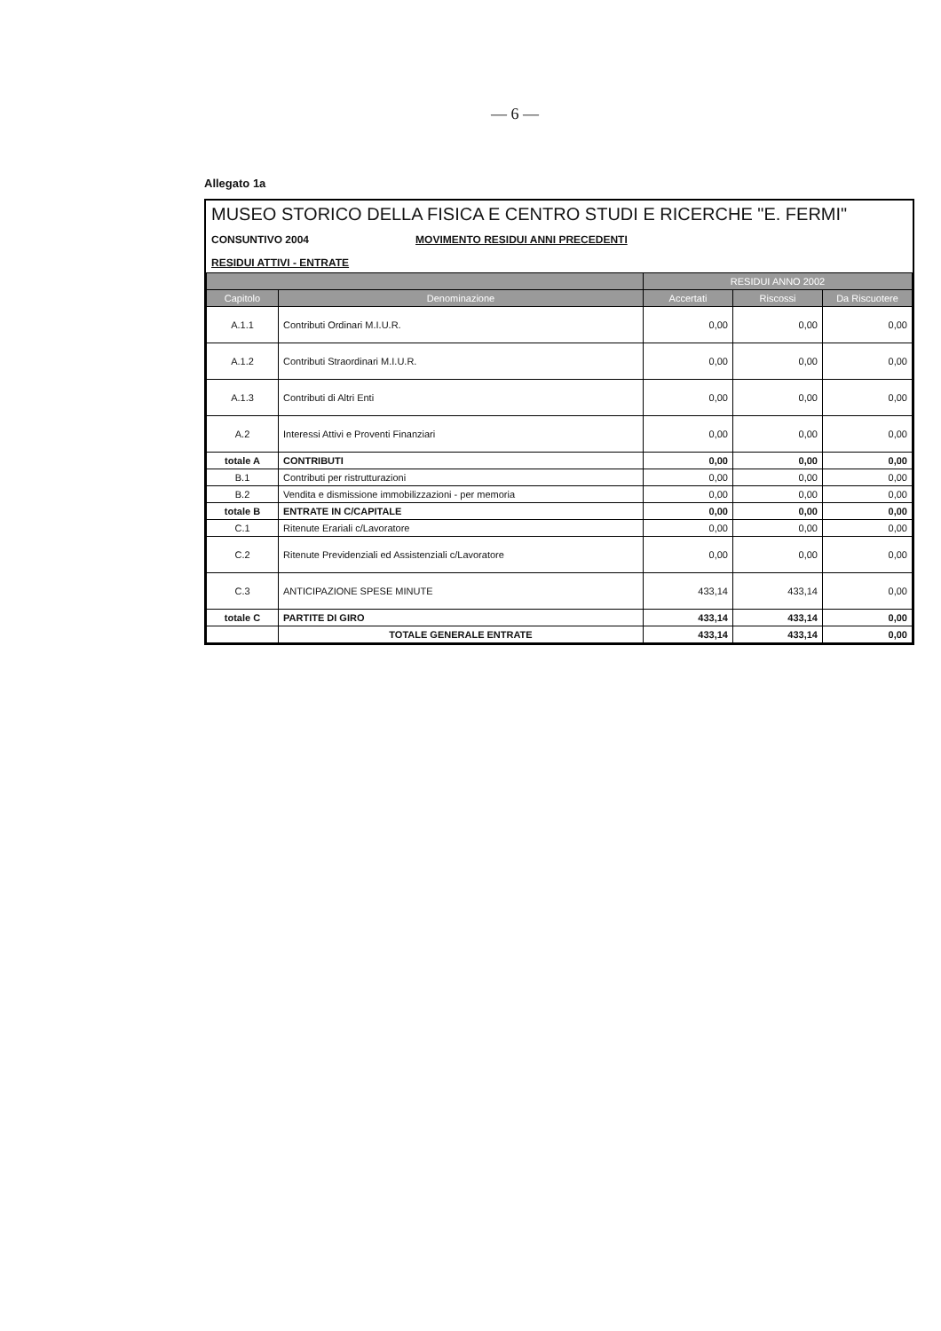— 6 —
Allegato 1a
MUSEO STORICO DELLA FISICA E CENTRO STUDI E RICERCHE "E. FERMI"
CONSUNTIVO 2004 MOVIMENTO RESIDUI ANNI PRECEDENTI
RESIDUI ATTIVI - ENTRATE
| | | RESIDUI ANNO 2002 | | |
| --- | --- | --- | --- | --- |
| Capitolo | Denominazione | Accertati | Riscossi | Da Riscuotere |
| A.1.1 | Contributi Ordinari M.I.U.R. | 0,00 | 0,00 | 0,00 |
| A.1.2 | Contributi Straordinari M.I.U.R. | 0,00 | 0,00 | 0,00 |
| A.1.3 | Contributi di Altri Enti | 0,00 | 0,00 | 0,00 |
| A.2 | Interessi Attivi e Proventi Finanziari | 0,00 | 0,00 | 0,00 |
| totale A | CONTRIBUTI | 0,00 | 0,00 | 0,00 |
| B.1 | Contributi per ristrutturazioni | 0,00 | 0,00 | 0,00 |
| B.2 | Vendita e dismissione immobilizzazioni - per memoria | 0,00 | 0,00 | 0,00 |
| totale B | ENTRATE IN C/CAPITALE | 0,00 | 0,00 | 0,00 |
| C.1 | Ritenute Erariali c/Lavoratore | 0,00 | 0,00 | 0,00 |
| C.2 | Ritenute Previdenziali ed Assistenziali c/Lavoratore | 0,00 | 0,00 | 0,00 |
| C.3 | ANTICIPAZIONE SPESE MINUTE | 433,14 | 433,14 | 0,00 |
| totale C | PARTITE DI GIRO | 433,14 | 433,14 | 0,00 |
| | TOTALE GENERALE ENTRATE | 433,14 | 433,14 | 0,00 |